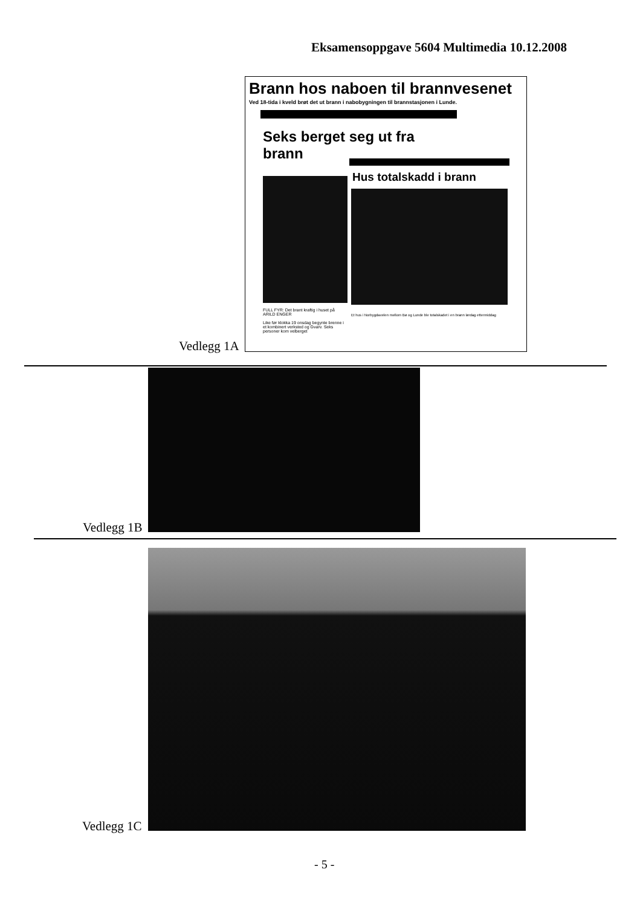Eksamensoppgave 5604 Multimedia 10.12.2008
Brann hos naboen til brannvesenet
Ved 18-tida i kveld brøt det ut brann i nabobygningen til brannstasjonen i Lunde.
Seks berget seg ut fra brann
FULL FYR: Det brant kraftig i huset på ARILD ENGER
Like før klokka 19 onsdag begynte brenne i et kombinert verksted og Gvarv. Seks personer kom velberget
Hus totalskadd i brann
Et hus i Norbygdavelen mellom Bø og Lunde ble totalskadet i en brann lørdag ettermiddag
Vedlegg 1A
Vedlegg 1B
Vedlegg 1C
- 5 -